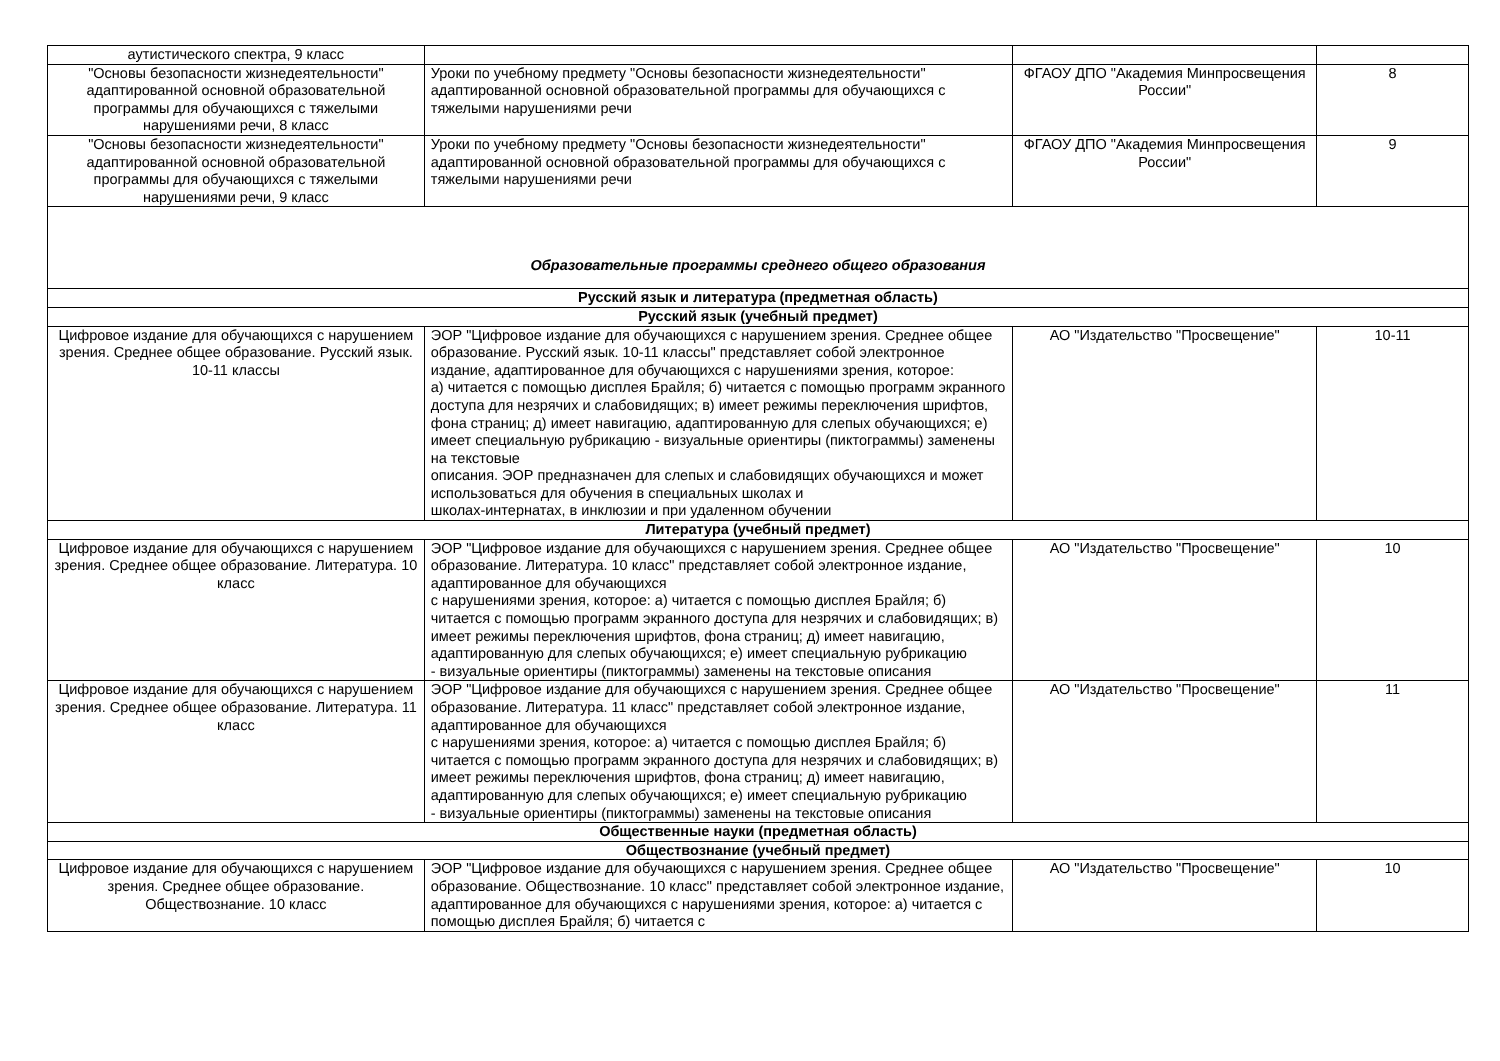| аутистического спектра, 9 класс | | | |
| "Основы безопасности жизнедеятельности" адаптированной основной образовательной программы для обучающихся с тяжелыми нарушениями речи, 8 класс | Уроки по учебному предмету "Основы безопасности жизнедеятельности" адаптированной основной образовательной программы для обучающихся с тяжелыми нарушениями речи | ФГАОУ ДПО "Академия Минпросвещения России" | 8 |
| "Основы безопасности жизнедеятельности" адаптированной основной образовательной программы для обучающихся с тяжелыми нарушениями речи, 9 класс | Уроки по учебному предмету "Основы безопасности жизнедеятельности" адаптированной основной образовательной программы для обучающихся с тяжелыми нарушениями речи | ФГАОУ ДПО "Академия Минпросвещения России" | 9 |
| Образовательные программы среднего общего образования | | | |
| Русский язык и литература (предметная область) | | | |
| Русский язык (учебный предмет) | | | |
| Цифровое издание для обучающихся с нарушением зрения. Среднее общее образование. Русский язык. 10-11 классы | ЭОР "Цифровое издание для обучающихся с нарушением зрения. Среднее общее образование. Русский язык. 10-11 классы" представляет собой электронное издание, адаптированное для обучающихся с нарушениями зрения, которое: а) читается с помощью дисплея Брайля; б) читается с помощью программ экранного доступа для незрячих и слабовидящих; в) имеет режимы переключения шрифтов, фона страниц; д) имеет навигацию, адаптированную для слепых обучающихся; е) имеет специальную рубрикацию - визуальные ориентиры (пиктограммы) заменены на текстовые описания. ЭОР предназначен для слепых и слабовидящих обучающихся и может использоваться для обучения в специальных школах и школах-интернатах, в инклюзии и при удаленном обучении | АО "Издательство "Просвещение" | 10-11 |
| Литература (учебный предмет) | | | |
| Цифровое издание для обучающихся с нарушением зрения. Среднее общее образование. Литература. 10 класс | ЭОР "Цифровое издание для обучающихся с нарушением зрения. Среднее общее образование. Литература. 10 класс" представляет собой электронное издание, адаптированное для обучающихся с нарушениями зрения, которое: а) читается с помощью дисплея Брайля; б) читается с помощью программ экранного доступа для незрячих и слабовидящих; в) имеет режимы переключения шрифтов, фона страниц; д) имеет навигацию, адаптированную для слепых обучающихся; е) имеет специальную рубрикацию - визуальные ориентиры (пиктограммы) заменены на текстовые описания | АО "Издательство "Просвещение" | 10 |
| Цифровое издание для обучающихся с нарушением зрения. Среднее общее образование. Литература. 11 класс | ЭОР "Цифровое издание для обучающихся с нарушением зрения. Среднее общее образование. Литература. 11 класс" представляет собой электронное издание, адаптированное для обучающихся с нарушениями зрения, которое: а) читается с помощью дисплея Брайля; б) читается с помощью программ экранного доступа для незрячих и слабовидящих; в) имеет режимы переключения шрифтов, фона страниц; д) имеет навигацию, адаптированную для слепых обучающихся; е) имеет специальную рубрикацию - визуальные ориентиры (пиктограммы) заменены на текстовые описания | АО "Издательство "Просвещение" | 11 |
| Общественные науки (предметная область) | | | |
| Обществознание (учебный предмет) | | | |
| Цифровое издание для обучающихся с нарушением зрения. Среднее общее образование. Обществознание. 10 класс | ЭОР "Цифровое издание для обучающихся с нарушением зрения. Среднее общее образование. Обществознание. 10 класс" представляет собой электронное издание, адаптированное для обучающихся с нарушениями зрения, которое: а) читается с помощью дисплея Брайля; б) читается с | АО "Издательство "Просвещение" | 10 |